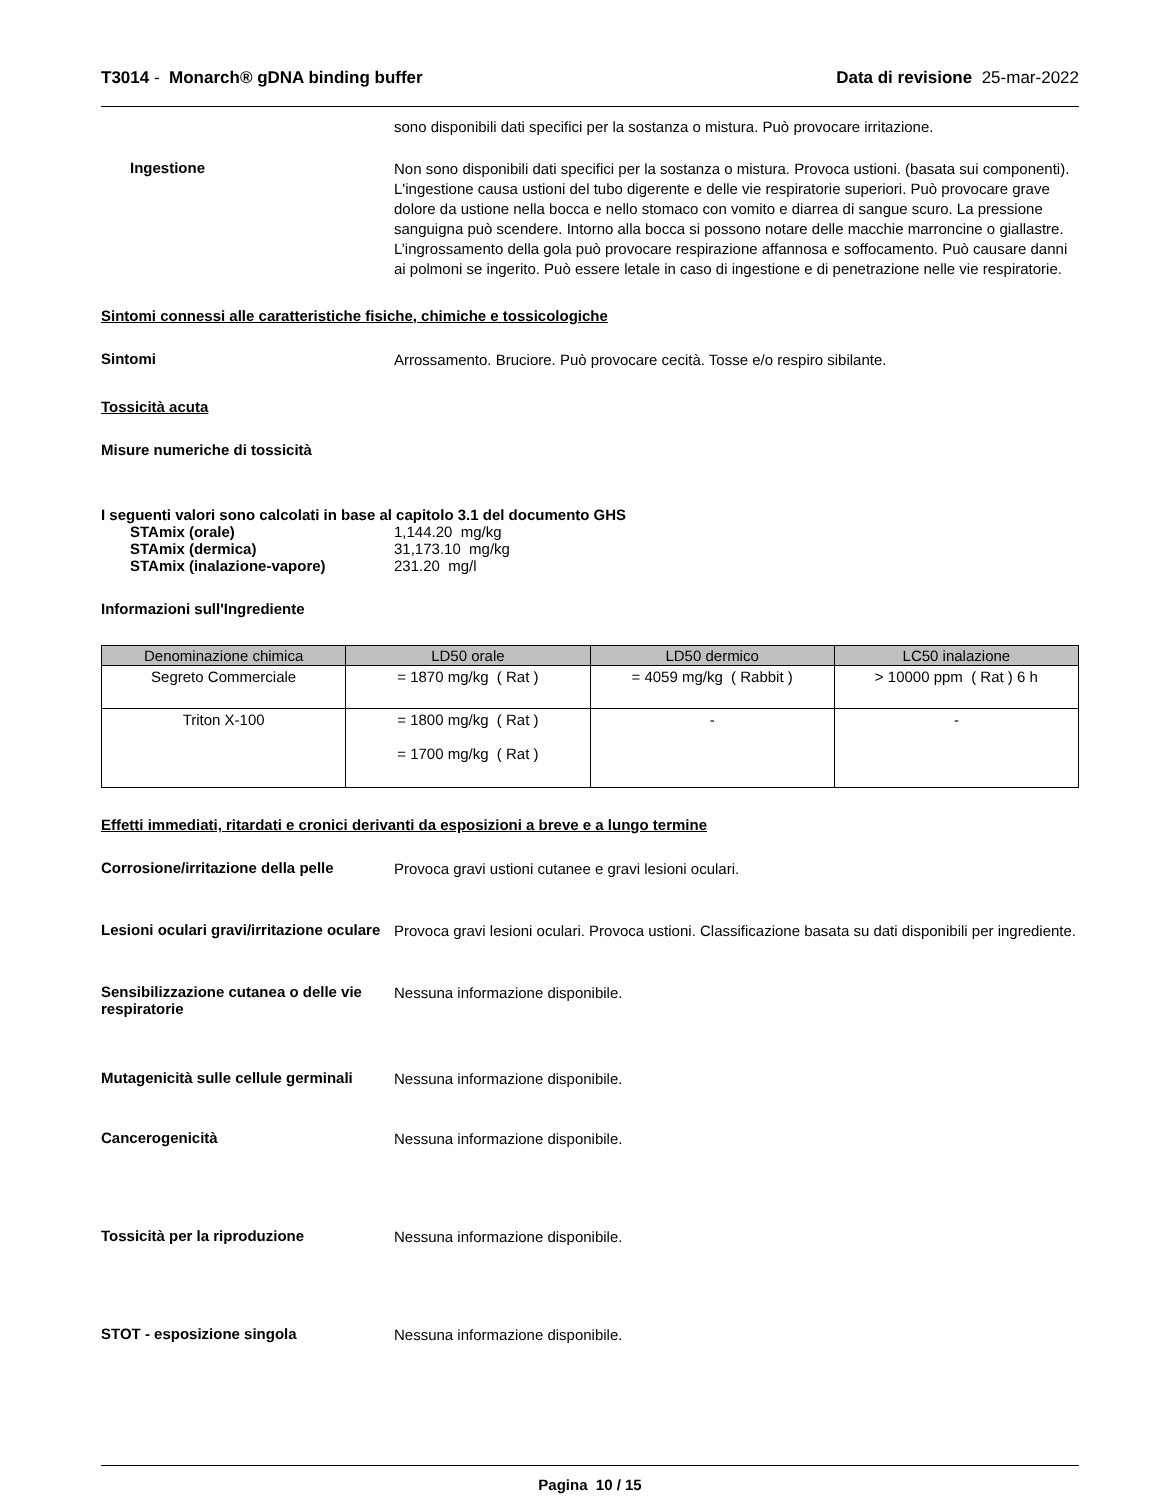T3014 - Monarch® gDNA binding buffer
Data di revisione 25-mar-2022
sono disponibili dati specifici per la sostanza o mistura. Può provocare irritazione.
Ingestione
Non sono disponibili dati specifici per la sostanza o mistura. Provoca ustioni. (basata sui componenti). L'ingestione causa ustioni del tubo digerente e delle vie respiratorie superiori. Può provocare grave dolore da ustione nella bocca e nello stomaco con vomito e diarrea di sangue scuro. La pressione sanguigna può scendere. Intorno alla bocca si possono notare delle macchie marroncine o giallastre. L’ingrossamento della gola può provocare respirazione affannosa e soffocamento. Può causare danni ai polmoni se ingerito. Può essere letale in caso di ingestione e di penetrazione nelle vie respiratorie.
Sintomi connessi alle caratteristiche fisiche, chimiche e tossicologiche
Sintomi
Arrossamento. Bruciore. Può provocare cecità. Tosse e/o respiro sibilante.
Tossicità acuta
Misure numeriche di tossicità
I seguenti valori sono calcolati in base al capitolo 3.1 del documento GHS
STAmix (orale) 1,144.20 mg/kg
STAmix (dermica) 31,173.10 mg/kg
STAmix (inalazione-vapore) 231.20 mg/l
Informazioni sull'Ingrediente
| Denominazione chimica | LD50 orale | LD50 dermico | LC50 inalazione |
| --- | --- | --- | --- |
| Segreto Commerciale | = 1870 mg/kg ( Rat ) | = 4059 mg/kg ( Rabbit ) | > 10000 ppm ( Rat ) 6 h |
| Triton X-100 | = 1800 mg/kg ( Rat ) = 1700 mg/kg ( Rat ) | - | - |
Effetti immediati, ritardati e cronici derivanti da esposizioni a breve e a lungo termine
Corrosione/irritazione della pelle
Provoca gravi ustioni cutanee e gravi lesioni oculari.
Lesioni oculari gravi/irritazione oculare
Provoca gravi lesioni oculari. Provoca ustioni. Classificazione basata su dati disponibili per ingrediente.
Sensibilizzazione cutanea o delle vie respiratorie
Nessuna informazione disponibile.
Mutagenicità sulle cellule germinali
Nessuna informazione disponibile.
Cancerogenicità
Nessuna informazione disponibile.
Tossicità per la riproduzione
Nessuna informazione disponibile.
STOT - esposizione singola
Nessuna informazione disponibile.
Pagina 10 / 15